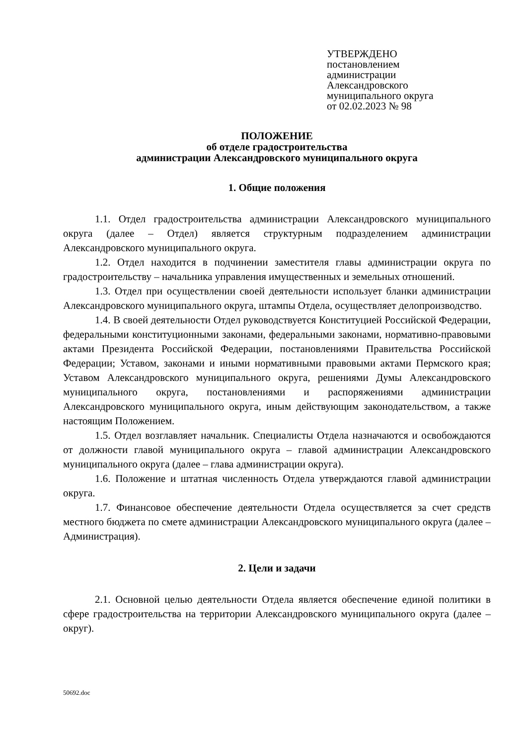УТВЕРЖДЕНО
постановлением
администрации
Александровского
муниципального округа
от 02.02.2023 № 98
ПОЛОЖЕНИЕ
об отделе градостроительства
администрации Александровского муниципального округа
1. Общие положения
1.1. Отдел градостроительства администрации Александровского муниципального округа (далее – Отдел) является структурным подразделением администрации Александровского муниципального округа.
1.2. Отдел находится в подчинении заместителя главы администрации округа по градостроительству – начальника управления имущественных и земельных отношений.
1.3. Отдел при осуществлении своей деятельности использует бланки администрации Александровского муниципального округа, штампы Отдела, осуществляет делопроизводство.
1.4. В своей деятельности Отдел руководствуется Конституцией Российской Федерации, федеральными конституционными законами, федеральными законами, нормативно-правовыми актами Президента Российской Федерации, постановлениями Правительства Российской Федерации; Уставом, законами и иными нормативными правовыми актами Пермского края; Уставом Александровского муниципального округа, решениями Думы Александровского муниципального округа, постановлениями и распоряжениями администрации Александровского муниципального округа, иным действующим законодательством, а также настоящим Положением.
1.5. Отдел возглавляет начальник. Специалисты Отдела назначаются и освобождаются от должности главой муниципального округа – главой администрации Александровского муниципального округа (далее – глава администрации округа).
1.6. Положение и штатная численность Отдела утверждаются главой администрации округа.
1.7. Финансовое обеспечение деятельности Отдела осуществляется за счет средств местного бюджета по смете администрации Александровского муниципального округа (далее – Администрация).
2. Цели и задачи
2.1. Основной целью деятельности Отдела является обеспечение единой политики в сфере градостроительства на территории Александровского муниципального округа (далее – округ).
50692.doc